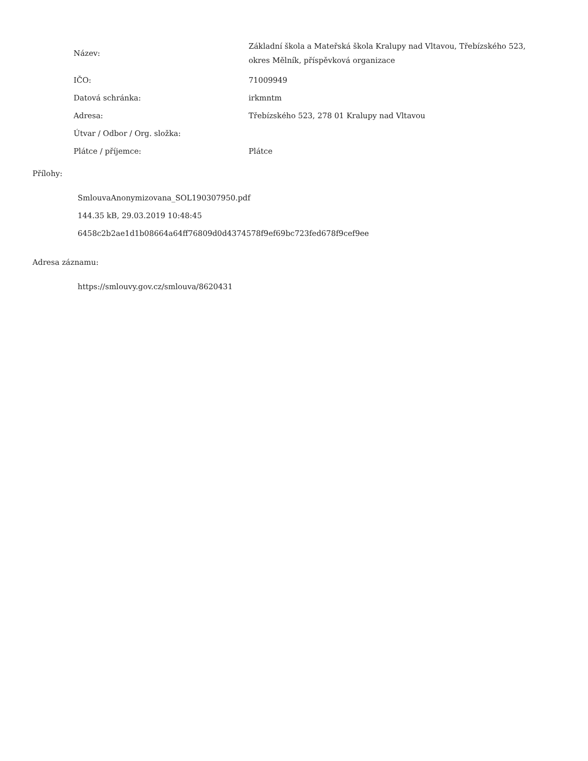| Název: | Základní škola a Mateřská škola Kralupy nad Vltavou, Třebízského 523, okres Mělník, příspěvková organizace |
| IČO: | 71009949 |
| Datová schránka: | irkmntm |
| Adresa: | Třebízského 523, 278 01 Kralupy nad Vltavou |
| Útvar / Odbor / Org. složka: | |
| Plátce / příjemce: | Plátce |
Přílohy:
SmlouvaAnonymizovana_SOL190307950.pdf
144.35 kB, 29.03.2019 10:48:45
6458c2b2ae1d1b08664a64ff76809d0d4374578f9ef69bc723fed678f9cef9ee
Adresa záznamu:
https://smlouvy.gov.cz/smlouva/8620431